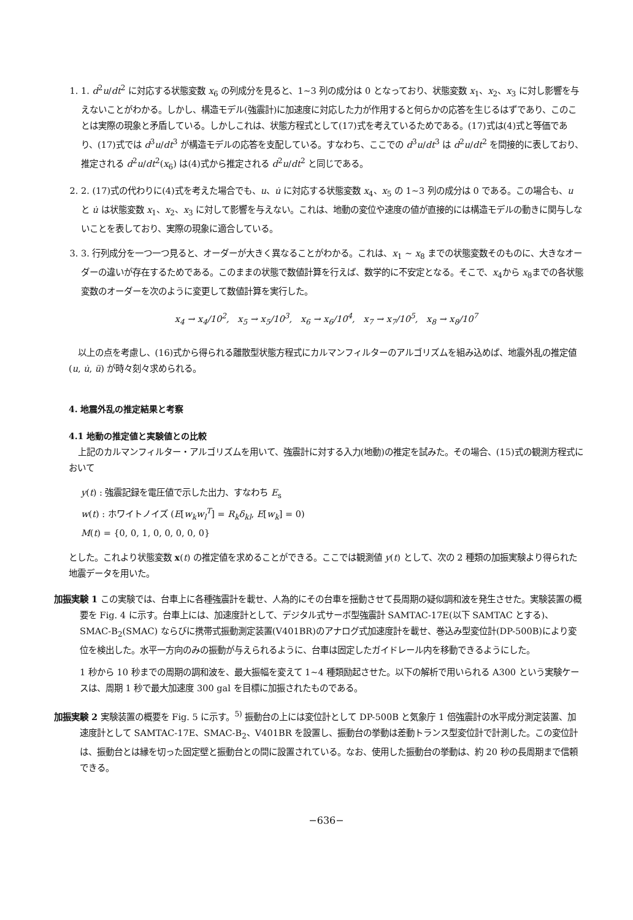1. 1. d<sup>2</sup>u/dt<sup>2</sup> に対応する状態変数 x<sub>6</sub> の列成分を見ると、1~3 列の成分は 0 となっており、状態変数 x<sub>1</sub>、x<sub>2</sub>、x<sub>3</sub> に対し影響を与えないことがわかる。しかし、構造モデル(強震計)に加速度に対応した力が作用すると何らかの応答を生じるはずであり、このことは実際の現象と矛盾している。しかしこれは、状態方程式として(17)式を考えているためである。(17)式は(4)式と等価であり、(17)式では d<sup>3</sup>u/dt<sup>3</sup> が構造モデルの応答を支配している。すなわち、ここでの d<sup>3</sup>u/dt<sup>3</sup> は d<sup>2</sup>u/dt<sup>2</sup> を間接的に表しており、推定される d<sup>2</sup>u/dt<sup>2</sup>(x<sub>6</sub>) は(4)式から推定される d<sup>2</sup>u/dt<sup>2</sup> と同じである。
2. 2. (17)式の代わりに(4)式を考えた場合でも、u、u̇ に対応する状態変数 x<sub>4</sub>、x<sub>5</sub> の 1~3 列の成分は 0 である。この場合も、u と u̇ は状態変数 x<sub>1</sub>、x<sub>2</sub>、x<sub>3</sub> に対して影響を与えない。これは、地動の変位や速度の値が直接的には構造モデルの動きに関与しないことを表しており、実際の現象に適合している。
3. 3. 行列成分を一つ一つ見ると、オーダーが大きく異なることがわかる。これは、x<sub>1</sub> ~ x<sub>8</sub> までの状態変数そのものに、大きなオーダーの違いが存在するためである。このままの状態で数値計算を行えば、数学的に不安定となる。そこで、x<sub>4</sub>から x<sub>8</sub>までの各状態変数のオーダーを次のように変更して数値計算を実行した。
x<sub>4</sub> → x<sub>4</sub>/10<sup>2</sup>, x<sub>5</sub> → x<sub>5</sub>/10<sup>3</sup>, x<sub>6</sub> → x<sub>6</sub>/10<sup>4</sup>, x<sub>7</sub> → x<sub>7</sub>/10<sup>5</sup>, x<sub>8</sub> → x<sub>8</sub>/10<sup>7</sup>
以上の点を考慮し、(16)式から得られる離散型状態方程式にカルマンフィルターのアルゴリズムを組み込めば、地震外乱の推定値 (u, u̇, ü) が時々刻々求められる。
4. 地震外乱の推定結果と考察
4.1 地動の推定値と実験値との比較
上記のカルマンフィルター・アルゴリズムを用いて、強震計に対する入力(地動)の推定を試みた。その場合、(15)式の観測方程式において
y(t) : 強震記録を電圧値で示した出力、すなわち E<sub>s</sub>
w(t) : ホワイトノイズ (E[w<sub>k</sub>w<sub>l</sub><sup>T</sup>] = R<sub>k</sub>δ<sub>kl</sub>, E[w<sub>k</sub>] = 0)
M(t) = {0, 0, 1, 0, 0, 0, 0, 0}
とした。これより状態変数 x(t) の推定値を求めることができる。ここでは観測値 y(t) として、次の 2 種類の加振実験より得られた地震データを用いた。
加振実験 1 この実験では、台車上に各種強震計を載せ、人為的にその台車を揺動させて長周期の疑似調和波を発生させた。実験装置の概要を Fig. 4 に示す。台車上には、加速度計として、デジタル式サーボ型強震計 SAMTAC-17E(以下 SAMTAC とする)、SMAC-B<sub>2</sub>(SMAC) ならびに携帯式振動測定装置(V401BR)のアナログ式加速度計を載せ、巻込み型変位計(DP-500B)により変位を検出した。水平一方向のみの振動が与えられるように、台車は固定したガイドレール内を移動できるようにした。
1 秒から 10 秒までの周期の調和波を、最大振幅を変えて 1~4 種類励起させた。以下の解析で用いられる A300 という実験ケースは、周期 1 秒で最大加速度 300 gal を目標に加振されたものである。
加振実験 2 実験装置の概要を Fig. 5 に示す。<sup>5)</sup> 振動台の上には変位計として DP-500B と気象庁 1 倍強震計の水平成分測定装置、加速度計として SAMTAC-17E、SMAC-B<sub>2</sub>、V401BR を設置し、振動台の挙動は差動トランス型変位計で計測した。この変位計は、振動台とは縁を切った固定壁と振動台との間に設置されている。なお、使用した振動台の挙動は、約 20 秒の長周期まで信頼できる。
−636−